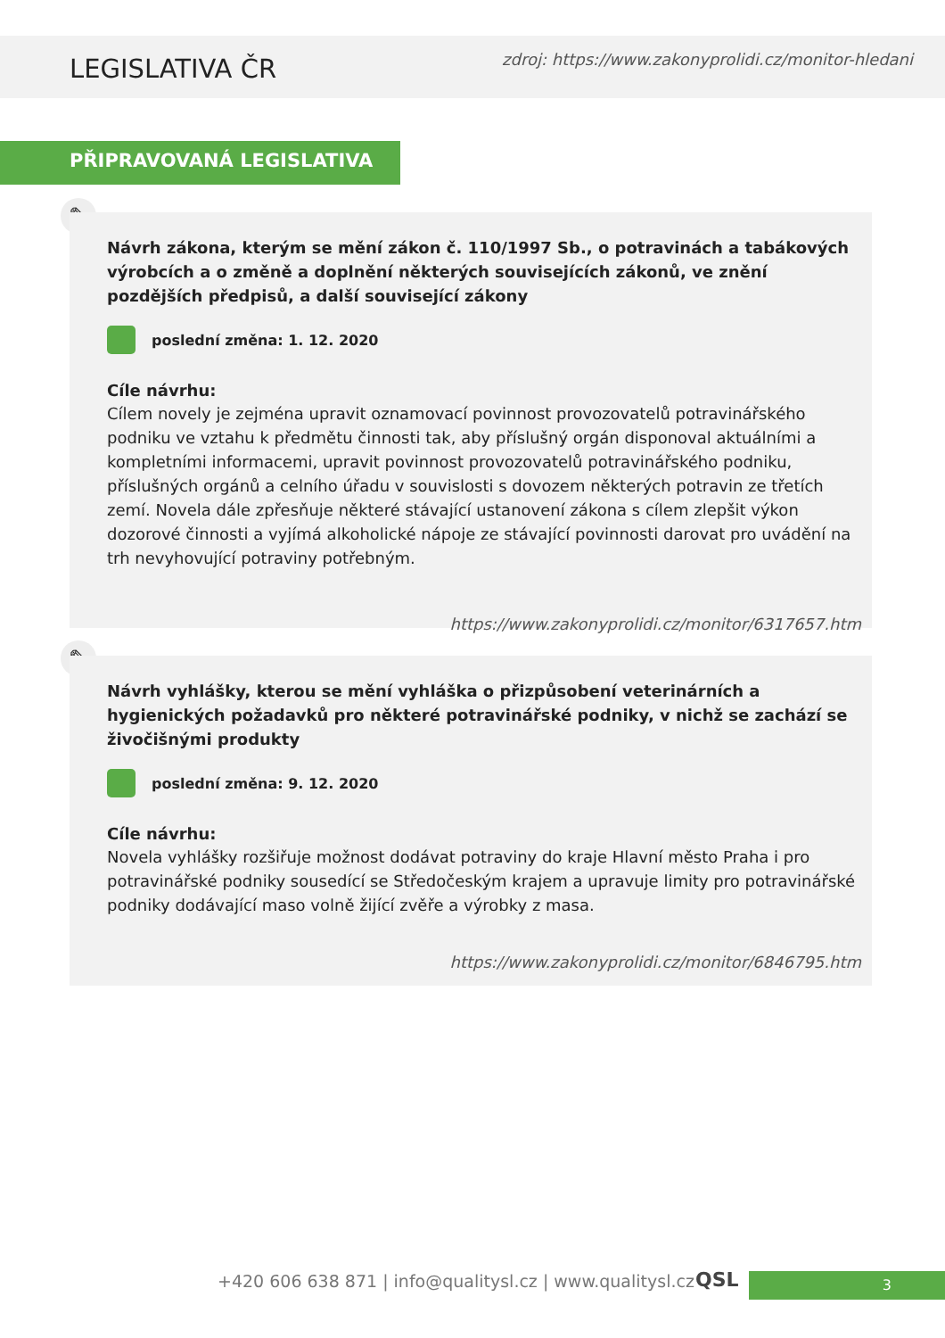LEGISLATIVA ČR
zdroj: https://www.zakonyprolidi.cz/monitor-hledani
PŘIPRAVOVANÁ LEGISLATIVA
✎
Návrh zákona, kterým se mění zákon č. 110/1997 Sb., o potravinách a tabákových výrobcích a o změně a doplnění některých souvisejících zákonů, ve znění pozdějších předpisů, a další související zákony
poslední změna: 1. 12. 2020
Cíle návrhu:
Cílem novely je zejména upravit oznamovací povinnost provozovatelů potravinářského podniku ve vztahu k předmětu činnosti tak, aby příslušný orgán disponoval aktuálními a kompletními informacemi, upravit povinnost provozovatelů potravinářského podniku, příslušných orgánů a celního úřadu v souvislosti s dovozem některých potravin ze třetích zemí. Novela dále zpřesňuje některé stávající ustanovení zákona s cílem zlepšit výkon dozorové činnosti a vyjímá alkoholické nápoje ze stávající povinnosti darovat pro uvádění na trh nevyhovující potraviny potřebným.
https://www.zakonyprolidi.cz/monitor/6317657.htm
✎
Návrh vyhlášky, kterou se mění vyhláška o přizpůsobení veterinárních a hygienických požadavků pro některé potravinářské podniky, v nichž se zachází se živočišnými produkty
poslední změna: 9. 12. 2020
Cíle návrhu:
Novela vyhlášky rozšiřuje možnost dodávat potraviny do kraje Hlavní město Praha i pro potravinářské podniky sousedící se Středočeským krajem a upravuje limity pro potravinářské podniky dodávající maso volně žijící zvěře a výrobky z masa.
https://www.zakonyprolidi.cz/monitor/6846795.htm
+420 606 638 871 | info@qualitysl.cz | www.qualitysl.cz
3
QSL